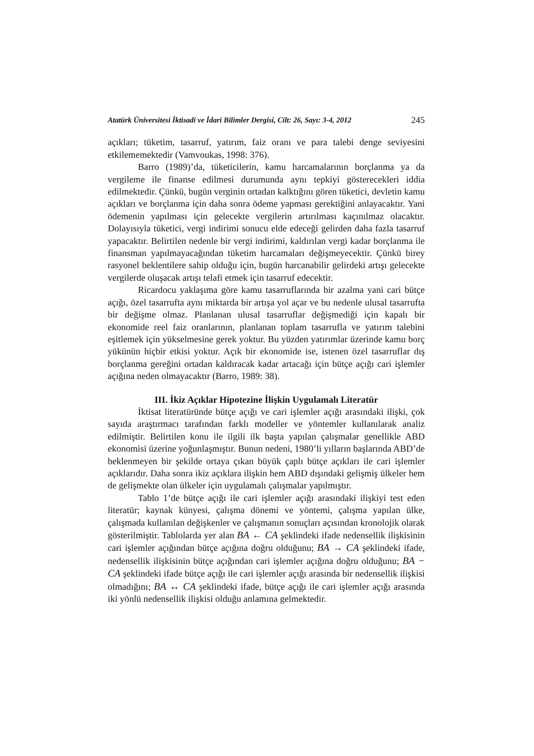Atatürk Üniversitesi İktisadi ve İdari Bilimler Dergisi, Cilt: 26, Sayı: 3-4, 2012 245
açıkları; tüketim, tasarruf, yatırım, faiz oranı ve para talebi denge seviyesini etkilememektedir (Vamvoukas, 1998: 376).
Barro (1989)’da, tüketicilerin, kamu harcamalarının borçlanma ya da vergileme ile finanse edilmesi durumunda aynı tepkiyi göstereceklerі iddia edilmektedir. Çünkü, bugün verginin ortadan kalktığını gören tüketici, devletin kamu açıkları ve borçlanma için daha sonra ödeme yapması gerektiğini anlayacaktır. Yani ödemenin yapılması için gelecekte vergilerin artırılması kaçınılmaz olacaktır. Dolayısıyla tüketici, vergi indirimi sonucu elde edeceği gelirden daha fazla tasarruf yapacaktır. Belirtilen nedenle bir vergi indirimi, kaldırılan vergi kadar borçlanma ile finansman yapılmayacağından tüketim harcamaları değişmeyecektir. Çünkü birey rasyonel beklentilere sahip olduğu için, bugün harcanabilir gelirdeki artışı gelecekte vergilerde oluşacak artışı telafi etmek için tasarruf edecektir.
Ricardocu yaklaşıma göre kamu tasarruflarında bir azalma yani cari bütçe açığı, özel tasarrufta aynı miktarda bir artışa yol açar ve bu nedenle ulusal tasarrufta bir değişme olmaz. Planlanan ulusal tasarruflar değişmediği için kapalı bir ekonomide reel faiz oranlarının, planlanan toplam tasarrufla ve yatırım talebini eşitlemek için yükselmesine gerek yoktur. Bu yüzden yatırımlar üzerinde kamu borç yükünün hiçbir etkisi yoktur. Açık bir ekonomide ise, istenen özel tasarruflar dış borçlanma gereğini ortadan kaldıracak kadar artacağı için bütçe açığı cari işlemler açığına neden olmayacaktır (Barro, 1989: 38).
III. İkiz Açıklar Hipotezine İlişkin Uygulamalı Literatür
İktisat literatüründe bütçe açığı ve cari işlemler açığı arasındaki ilişki, çok sayıda araştırmacı tarafından farklı modeller ve yöntemler kullanılarak analiz edilmiştir. Belirtilen konu ile ilgili ilk başta yapılan çalışmalar genellikle ABD ekonomisi üzerine yoğunlaşmıştır. Bunun nedeni, 1980’li yılların başlarında ABD’de beklenmeyen bir şekilde ortaya çıkan büyük çaplı bütçe açıkları ile cari işlemler açıklarıdır. Daha sonra ikiz açıklara ilişkin hem ABD dışındaki gelişmiş ülkeler hem de gelişmekte olan ülkeler için uygulamalı çalışmalar yapılmıştır.
Tablo 1’de bütçe açığı ile cari işlemler açığı arasındaki ilişkiyi test eden literatür; kaynak künyesi, çalışma dönemi ve yöntemi, çalışma yapılan ülke, çalışmada kullanılan değişkenler ve çalışmanın sonuçları açısından kronolojik olarak gösterilmiştir. Tablolarda yer alan BA ← CA şeklindeki ifade nedensellik ilişkisinin cari işlemler açığından bütçe açığına doğru olduğunu; BA → CA şeklindeki ifade, nedensellik ilişkisinin bütçe açığından cari işlemler açığına doğru olduğunu; BA − CA şeklindeki ifade bütçe açığı ile cari işlemler açığı arasında bir nedensellik ilişkisi olmadığını; BA ↔ CA şeklindeki ifade, bütçe açığı ile cari işlemler açığı arasında iki yönlü nedensellik ilişkisi olduğu anlamına gelmektedir.